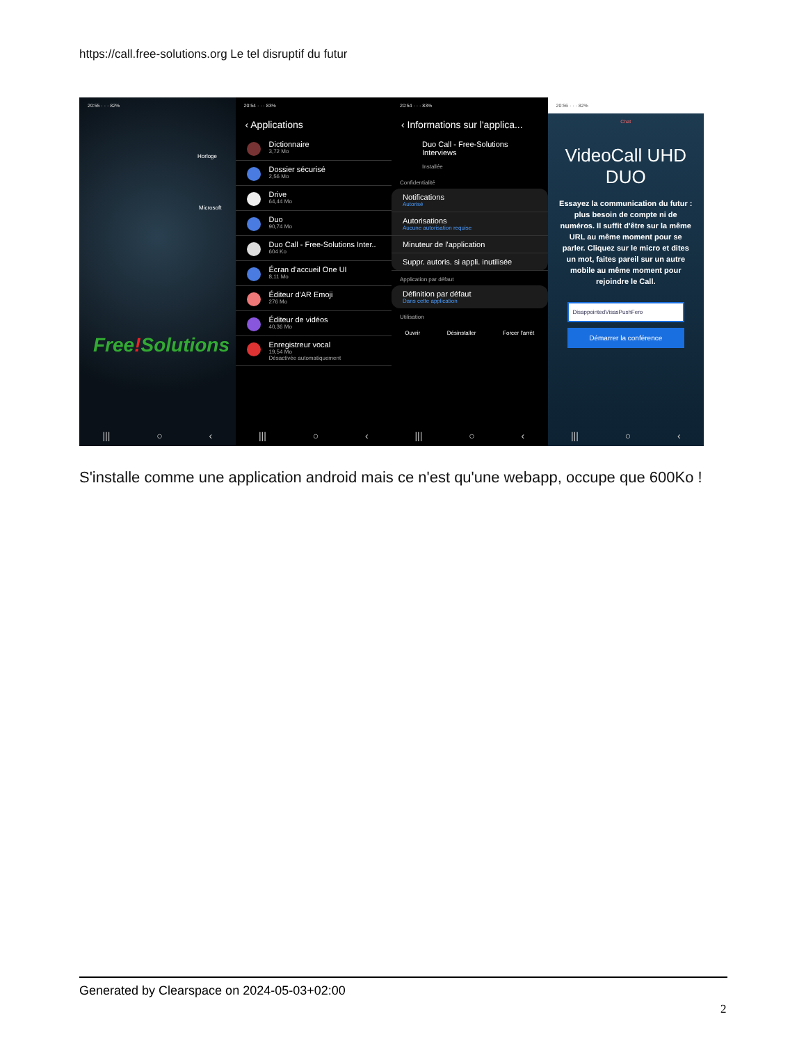https://call.free-solutions.org Le tel disruptif du futur
20:55 · · · 82%
Horloge
Microsoft
Free!Solutions
||| ○ ‹
20:54 · · · 83%
‹ Applications
Dictionnaire
3,72 Mo
Dossier sécurisé
2,56 Mo
Drive
64,44 Mo
Duo
90,74 Mo
Duo Call - Free-Solutions Inter..
604 Ko
Écran d'accueil One UI
8,11 Mo
Éditeur d'AR Emoji
276 Mo
Éditeur de vidéos
40,36 Mo
Enregistreur vocal
19,54 Mo
Désactivée automatiquement
||| ○ ‹
20:54 · · · 83%
‹ Informations sur l'applica...
Duo Call - Free-Solutions Interviews
Installée
Confidentialité
Notifications
Autorisé
Autorisations
Aucune autorisation requise
Minuteur de l'application
Suppr. autoris. si appli. inutilisée
Application par défaut
Définition par défaut
Dans cette application
Utilisation
Ouvrir Désinstaller Forcer l'arrêt
||| ○ ‹
20:56 · · · 82%
Chat
VideoCall UHD DUO
Essayez la communication du futur : plus besoin de compte ni de numéros. Il suffit d'être sur la même URL au même moment pour se parler. Cliquez sur le micro et dites un mot, faites pareil sur un autre mobile au même moment pour rejoindre le Call.
DisappointedVisasPushFero
Démarrer la conférence
||| ○ ‹
S'installe comme une application android mais ce n'est qu'une webapp, occupe que 600Ko !
Generated by Clearspace on 2024-05-03+02:00
2